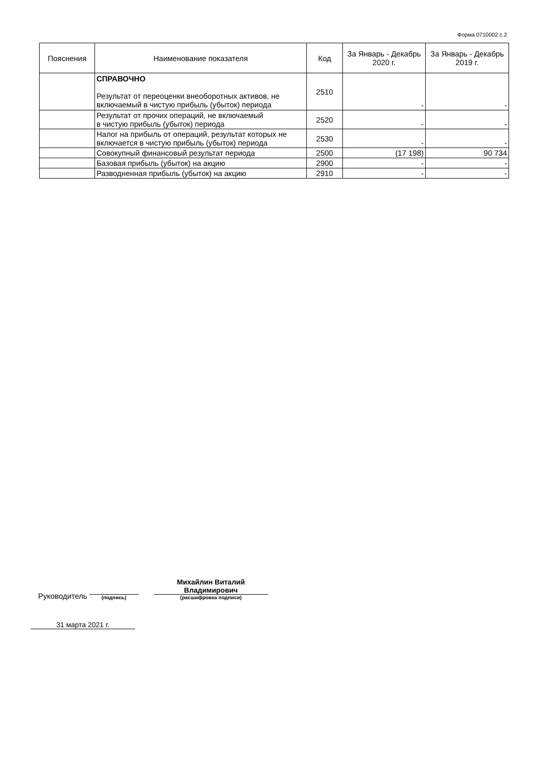Форма 0710002 с.2
| Пояснения | Наименование показателя | Код | За Январь - Декабрь 2020 г. | За Январь - Декабрь 2019 г. |
| --- | --- | --- | --- | --- |
| | СПРАВОЧНО Результат от переоценки внеоборотных активов, не включаемый в чистую прибыль (убыток) периода | 2510 | - | - |
| | Результат от прочих операций, не включаемый в чистую прибыль (убыток) периода | 2520 | - | - |
| | Налог на прибыль от операций, результат которых не включается в чистую прибыль (убыток) периода | 2530 | - | - |
| | Совокупный финансовый результат периода | 2500 | (17 198) | 90 734 |
| | Базовая прибыль (убыток) на акцию | 2900 | - | - |
| | Разводненная прибыль (убыток) на акцию | 2910 | - | - |
Руководитель
(подпись)
Михайлин Виталий
Владимирович
(расшифровка подписи)
31 марта 2021 г.